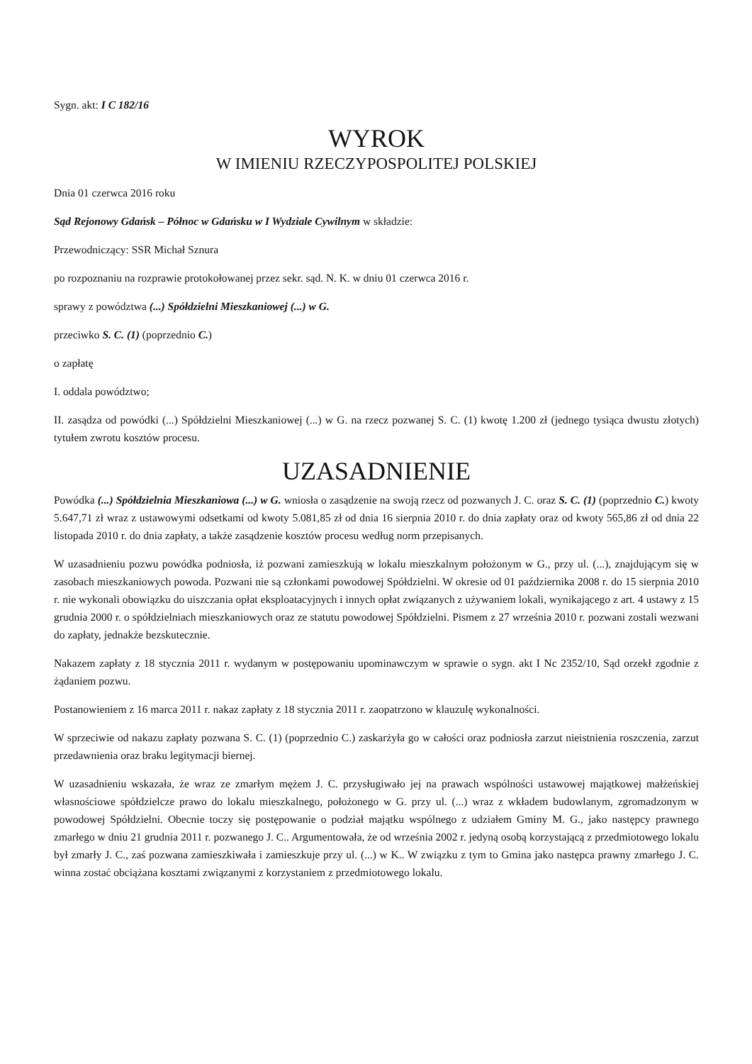Sygn. akt: I C 182/16
WYROK
W IMIENIU RZECZYPOSPOLITEJ POLSKIEJ
Dnia 01 czerwca 2016 roku
Sąd Rejonowy Gdańsk – Północ w Gdańsku w I Wydziale Cywilnym w składzie:
Przewodniczący: SSR Michał Sznura
po rozpoznaniu na rozprawie protokołowanej przez sekr. sąd. N. K. w dniu 01 czerwca 2016 r.
sprawy z powództwa (...) Spółdzielni Mieszkaniowej (...) w G.
przeciwko S. C. (1) (poprzednio C.)
o zapłatę
I. oddala powództwo;
II. zasądza od powódki (...) Spółdzielni Mieszkaniowej (...) w G. na rzecz pozwanej S. C. (1) kwotę 1.200 zł (jednego tysiąca dwustu złotych) tytułem zwrotu kosztów procesu.
UZASADNIENIE
Powódka (...) Spółdzielnia Mieszkaniowa (...) w G. wniosła o zasądzenie na swoją rzecz od pozwanych J. C. oraz S. C. (1) (poprzednio C.) kwoty 5.647,71 zł wraz z ustawowymi odsetkami od kwoty 5.081,85 zł od dnia 16 sierpnia 2010 r. do dnia zapłaty oraz od kwoty 565,86 zł od dnia 22 listopada 2010 r. do dnia zapłaty, a także zasądzenie kosztów procesu według norm przepisanych.
W uzasadnieniu pozwu powódka podniosła, iż pozwani zamieszkują w lokalu mieszkalnym położonym w G., przy ul. (...), znajdującym się w zasobach mieszkaniowych powoda. Pozwani nie są członkami powodowej Spółdzielni. W okresie od 01 października 2008 r. do 15 sierpnia 2010 r. nie wykonali obowiązku do uiszczania opłat eksploatacyjnych i innych opłat związanych z używaniem lokali, wynikającego z art. 4 ustawy z 15 grudnia 2000 r. o spółdzielniach mieszkaniowych oraz ze statutu powodowej Spółdzielni. Pismem z 27 września 2010 r. pozwani zostali wezwani do zapłaty, jednakże bezskutecznie.
Nakazem zapłaty z 18 stycznia 2011 r. wydanym w postępowaniu upominawczym w sprawie o sygn. akt I Nc 2352/10, Sąd orzekł zgodnie z żądaniem pozwu.
Postanowieniem z 16 marca 2011 r. nakaz zapłaty z 18 stycznia 2011 r. zaopatrzono w klauzulę wykonalności.
W sprzeciwie od nakazu zapłaty pozwana S. C. (1) (poprzednio C.) zaskarżyła go w całości oraz podniosła zarzut nieistnienia roszczenia, zarzut przedawnienia oraz braku legitymacji biernej.
W uzasadnieniu wskazała, że wraz ze zmarłym mężem J. C. przysługiwało jej na prawach wspólności ustawowej majątkowej małżeńskiej własnościowe spółdzielcze prawo do lokalu mieszkalnego, położonego w G. przy ul. (...) wraz z wkładem budowlanym, zgromadzonym w powodowej Spółdzielni. Obecnie toczy się postępowanie o podział majątku wspólnego z udziałem Gminy M. G., jako następcy prawnego zmarłego w dniu 21 grudnia 2011 r. pozwanego J. C.. Argumentowała, że od września 2002 r. jedyną osobą korzystającą z przedmiotowego lokalu był zmarły J. C., zaś pozwana zamieszkiwała i zamieszkuje przy ul. (...) w K.. W związku z tym to Gmina jako następca prawny zmarłego J. C. winna zostać obciążana kosztami związanymi z korzystaniem z przedmiotowego lokalu.